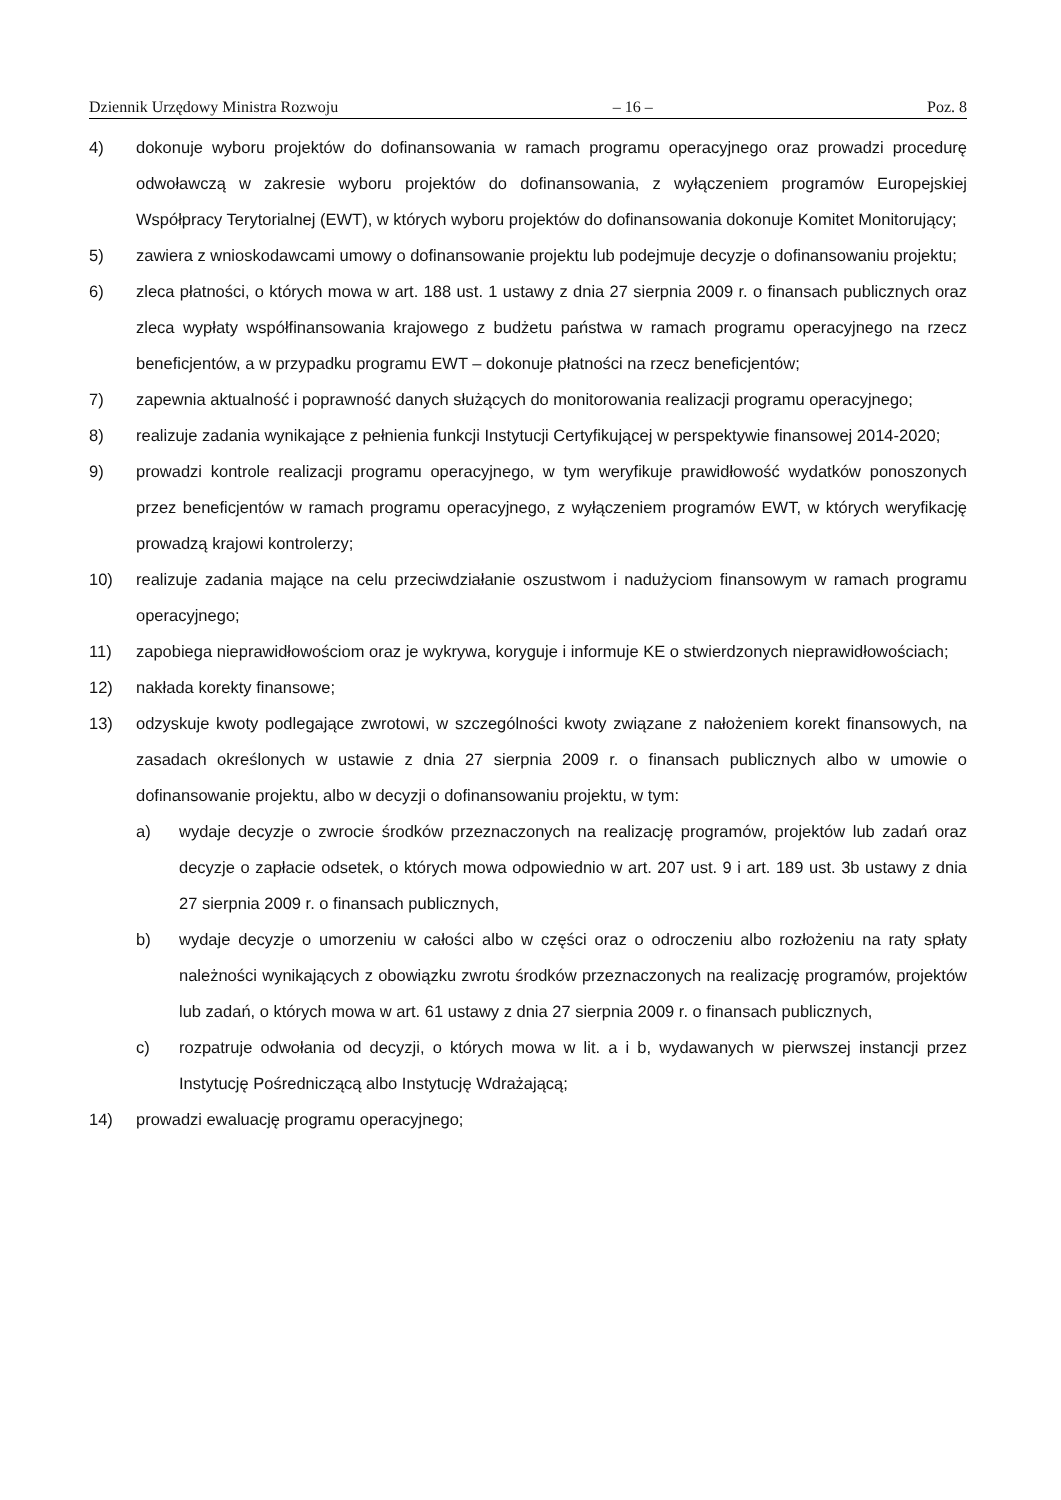Dziennik Urzędowy Ministra Rozwoju – 16 – Poz. 8
4) dokonuje wyboru projektów do dofinansowania w ramach programu operacyjnego oraz prowadzi procedurę odwoławczą w zakresie wyboru projektów do dofinansowania, z wyłączeniem programów Europejskiej Współpracy Terytorialnej (EWT), w których wyboru projektów do dofinansowania dokonuje Komitet Monitorujący;
5) zawiera z wnioskodawcami umowy o dofinansowanie projektu lub podejmuje decyzje o dofinansowaniu projektu;
6) zleca płatności, o których mowa w art. 188 ust. 1 ustawy z dnia 27 sierpnia 2009 r. o finansach publicznych oraz zleca wypłaty współfinansowania krajowego z budżetu państwa w ramach programu operacyjnego na rzecz beneficjentów, a w przypadku programu EWT – dokonuje płatności na rzecz beneficjentów;
7) zapewnia aktualność i poprawność danych służących do monitorowania realizacji programu operacyjnego;
8) realizuje zadania wynikające z pełnienia funkcji Instytucji Certyfikującej w perspektywie finansowej 2014-2020;
9) prowadzi kontrole realizacji programu operacyjnego, w tym weryfikuje prawidłowość wydatków ponoszonych przez beneficjentów w ramach programu operacyjnego, z wyłączeniem programów EWT, w których weryfikację prowadzą krajowi kontrolerzy;
10) realizuje zadania mające na celu przeciwdziałanie oszustwom i nadużyciom finansowym w ramach programu operacyjnego;
11) zapobiega nieprawidłowościom oraz je wykrywa, koryguje i informuje KE o stwierdzonych nieprawidłowościach;
12) nakłada korekty finansowe;
13) odzyskuje kwoty podlegające zwrotowi, w szczególności kwoty związane z nałożeniem korekt finansowych, na zasadach określonych w ustawie z dnia 27 sierpnia 2009 r. o finansach publicznych albo w umowie o dofinansowanie projektu, albo w decyzji o dofinansowaniu projektu, w tym:
a) wydaje decyzje o zwrocie środków przeznaczonych na realizację programów, projektów lub zadań oraz decyzje o zapłacie odsetek, o których mowa odpowiednio w art. 207 ust. 9 i art. 189 ust. 3b ustawy z dnia 27 sierpnia 2009 r. o finansach publicznych,
b) wydaje decyzje o umorzeniu w całości albo w części oraz o odroczeniu albo rozłożeniu na raty spłaty należności wynikających z obowiązku zwrotu środków przeznaczonych na realizację programów, projektów lub zadań, o których mowa w art. 61 ustawy z dnia 27 sierpnia 2009 r. o finansach publicznych,
c) rozpatruje odwołania od decyzji, o których mowa w lit. a i b, wydawanych w pierwszej instancji przez Instytucję Pośredniczącą albo Instytucję Wdrażającą;
14) prowadzi ewaluację programu operacyjnego;